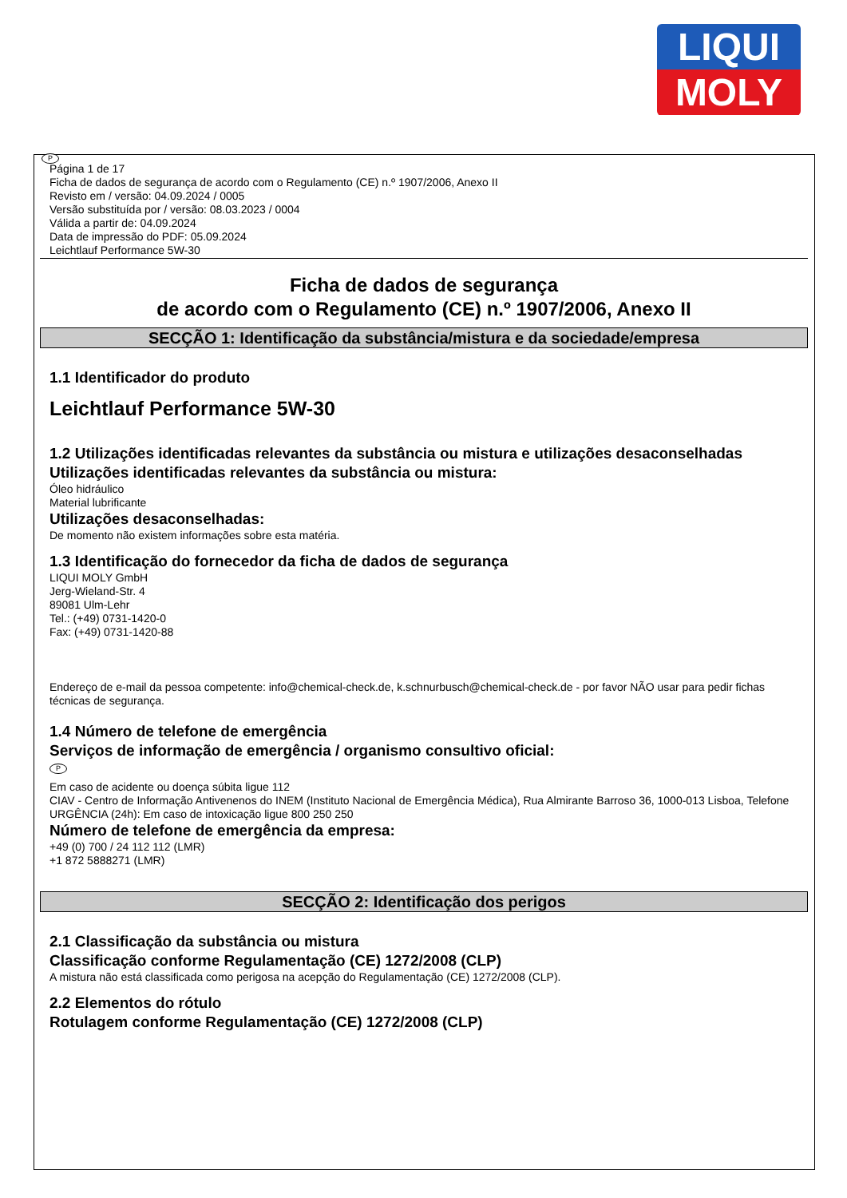LIQUI
MOLY
P
Página 1 de 17
Ficha de dados de segurança de acordo com o Regulamento (CE) n.º 1907/2006, Anexo II
Revisto em / versão: 04.09.2024 / 0005
Versão substituída por / versão: 08.03.2023 / 0004
Válida a partir de: 04.09.2024
Data de impressão do PDF: 05.09.2024
Leichtlauf Performance 5W-30
Ficha de dados de segurança
de acordo com o Regulamento (CE) n.º 1907/2006, Anexo II
SECÇÃO 1: Identificação da substância/mistura e da sociedade/empresa
1.1 Identificador do produto
Leichtlauf Performance 5W-30
1.2 Utilizações identificadas relevantes da substância ou mistura e utilizações desaconselhadas
Utilizações identificadas relevantes da substância ou mistura:
Óleo hidráulico
Material lubrificante
Utilizações desaconselhadas:
De momento não existem informações sobre esta matéria.
1.3 Identificação do fornecedor da ficha de dados de segurança
LIQUI MOLY GmbH
Jerg-Wieland-Str. 4
89081 Ulm-Lehr
Tel.: (+49) 0731-1420-0
Fax: (+49) 0731-1420-88
Endereço de e-mail da pessoa competente: info@chemical-check.de, k.schnurbusch@chemical-check.de - por favor NÃO usar para pedir fichas técnicas de segurança.
1.4 Número de telefone de emergência
Serviços de informação de emergência / organismo consultivo oficial:
P
Em caso de acidente ou doença súbita ligue 112
CIAV - Centro de Informação Antivenenos do INEM (Instituto Nacional de Emergência Médica), Rua Almirante Barroso 36, 1000-013 Lisboa, Telefone URGÊNCIA (24h): Em caso de intoxicação ligue 800 250 250
Número de telefone de emergência da empresa:
+49 (0) 700 / 24 112 112 (LMR)
+1 872 5888271 (LMR)
SECÇÃO 2: Identificação dos perigos
2.1 Classificação da substância ou mistura
Classificação conforme Regulamentação (CE) 1272/2008 (CLP)
A mistura não está classificada como perigosa na acepção do Regulamentação (CE) 1272/2008 (CLP).
2.2 Elementos do rótulo
Rotulagem conforme Regulamentação (CE) 1272/2008 (CLP)